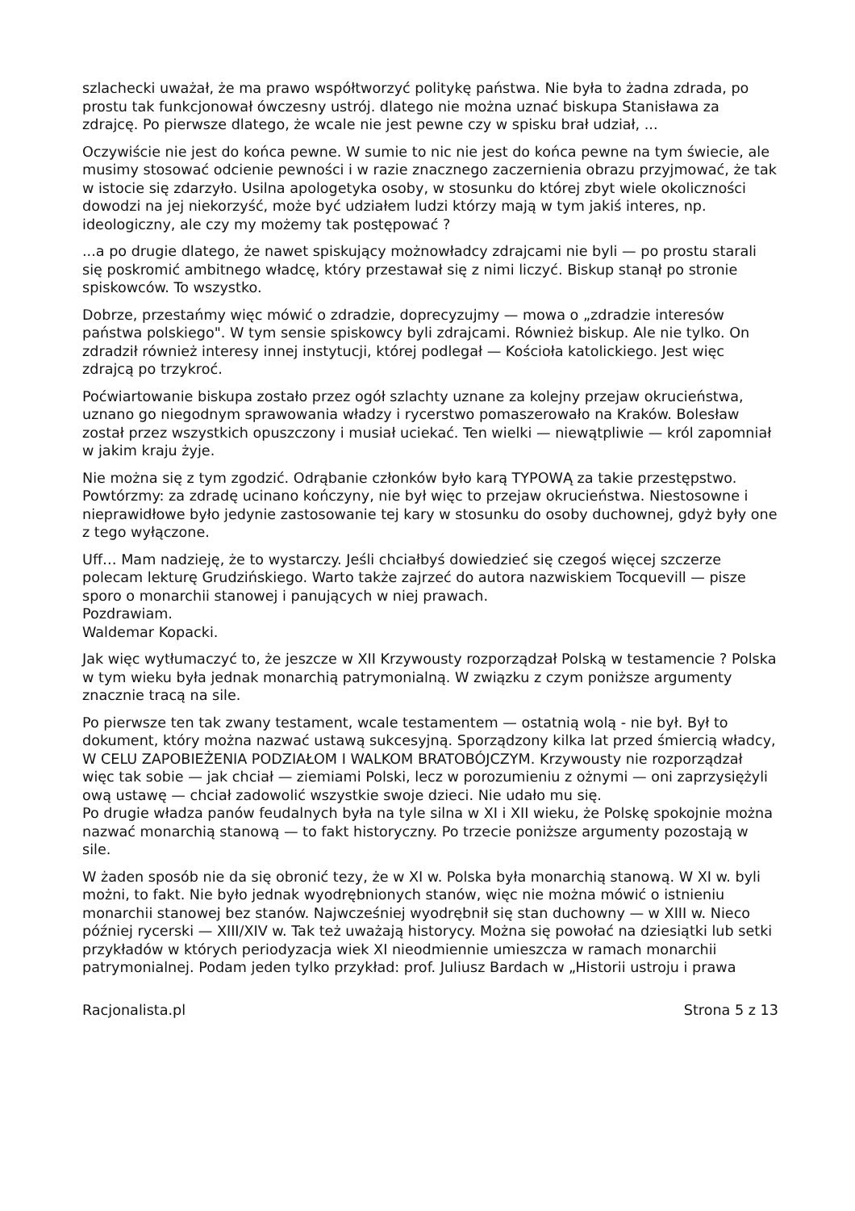szlachecki uważał, że ma prawo współtworzyć politykę państwa. Nie była to żadna zdrada, po prostu tak funkcjonował ówczesny ustrój. dlatego nie można uznać biskupa Stanisława za zdrajcę. Po pierwsze dlatego, że wcale nie jest pewne czy w spisku brał udział, ...
Oczywiście nie jest do końca pewne. W sumie to nic nie jest do końca pewne na tym świecie, ale musimy stosować odcienie pewności i w razie znacznego zaczernienia obrazu przyjmować, że tak w istocie się zdarzyło. Usilna apologetyka osoby, w stosunku do której zbyt wiele okoliczności dowodzi na jej niekorzyść, może być udziałem ludzi którzy mają w tym jakiś interes, np. ideologiczny, ale czy my możemy tak postępować ?
...a po drugie dlatego, że nawet spiskujący możnowładcy zdrajcami nie byli — po prostu starali się poskromić ambitnego władcę, który przestawał się z nimi liczyć. Biskup stanął po stronie spiskowców. To wszystko.
Dobrze, przestańmy więc mówić o zdradzie, doprecyzujmy — mowa o „zdradzie interesów państwa polskiego". W tym sensie spiskowcy byli zdrajcami. Również biskup. Ale nie tylko. On zdradził również interesy innej instytucji, której podlegał — Kościoła katolickiego. Jest więc zdrajcą po trzykroć.
Poćwiartowanie biskupa zostało przez ogół szlachty uznane za kolejny przejaw okrucieństwa, uznano go niegodnym sprawowania władzy i rycerstwo pomaszerowało na Kraków. Bolesław został przez wszystkich opuszczony i musiał uciekać. Ten wielki — niewątpliwie — król zapomniał w jakim kraju żyje.
Nie można się z tym zgodzić. Odrąbanie członków było karą TYPOWĄ za takie przestępstwo. Powtórzmy: za zdradę ucinano kończyny, nie był więc to przejaw okrucieństwa. Niestosowne i nieprawidłowe było jedynie zastosowanie tej kary w stosunku do osoby duchownej, gdyż były one z tego wyłączone.
Uff… Mam nadzieję, że to wystarczy. Jeśli chciałbyś dowiedzieć się czegoś więcej szczerze polecam lekturę Grudzińskiego. Warto także zajrzeć do autora nazwiskiem Tocquevill — pisze sporo o monarchii stanowej i panujących w niej prawach.
Pozdrawiam.
Waldemar Kopacki.
Jak więc wytłumaczyć to, że jeszcze w XII Krzywousty rozporządzał Polską w testamencie ? Polska w tym wieku była jednak monarchią patrymonialną. W związku z czym poniższe argumenty znacznie tracą na sile.
Po pierwsze ten tak zwany testament, wcale testamentem — ostatnią wolą - nie był. Był to dokument, który można nazwać ustawą sukcesyjną. Sporządzony kilka lat przed śmiercią władcy, W CELU ZAPOBIEŻENIA PODZIAŁOM I WALKOM BRATOBÓJCZYM. Krzywousty nie rozporządzał więc tak sobie — jak chciał — ziemiami Polski, lecz w porozumieniu z ożnymi — oni zaprzysiężyli ową ustawę — chciał zadowolić wszystkie swoje dzieci. Nie udało mu się.
Po drugie władza panów feudalnych była na tyle silna w XI i XII wieku, że Polskę spokojnie można nazwać monarchią stanową — to fakt historyczny. Po trzecie poniższe argumenty pozostają w sile.
W żaden sposób nie da się obronić tezy, że w XI w. Polska była monarchią stanową. W XI w. byli możni, to fakt. Nie było jednak wyodrębnionych stanów, więc nie można mówić o istnieniu monarchii stanowej bez stanów. Najwcześniej wyodrębnił się stan duchowny — w XIII w. Nieco później rycerski — XIII/XIV w. Tak też uważają historycy. Można się powołać na dziesiątki lub setki przykładów w których periodyzacja wiek XI nieodmiennie umieszcza w ramach monarchii patrymonialnej. Podam jeden tylko przykład: prof. Juliusz Bardach w „Historii ustroju i prawa
Racjonalista.pl Strona 5 z 13